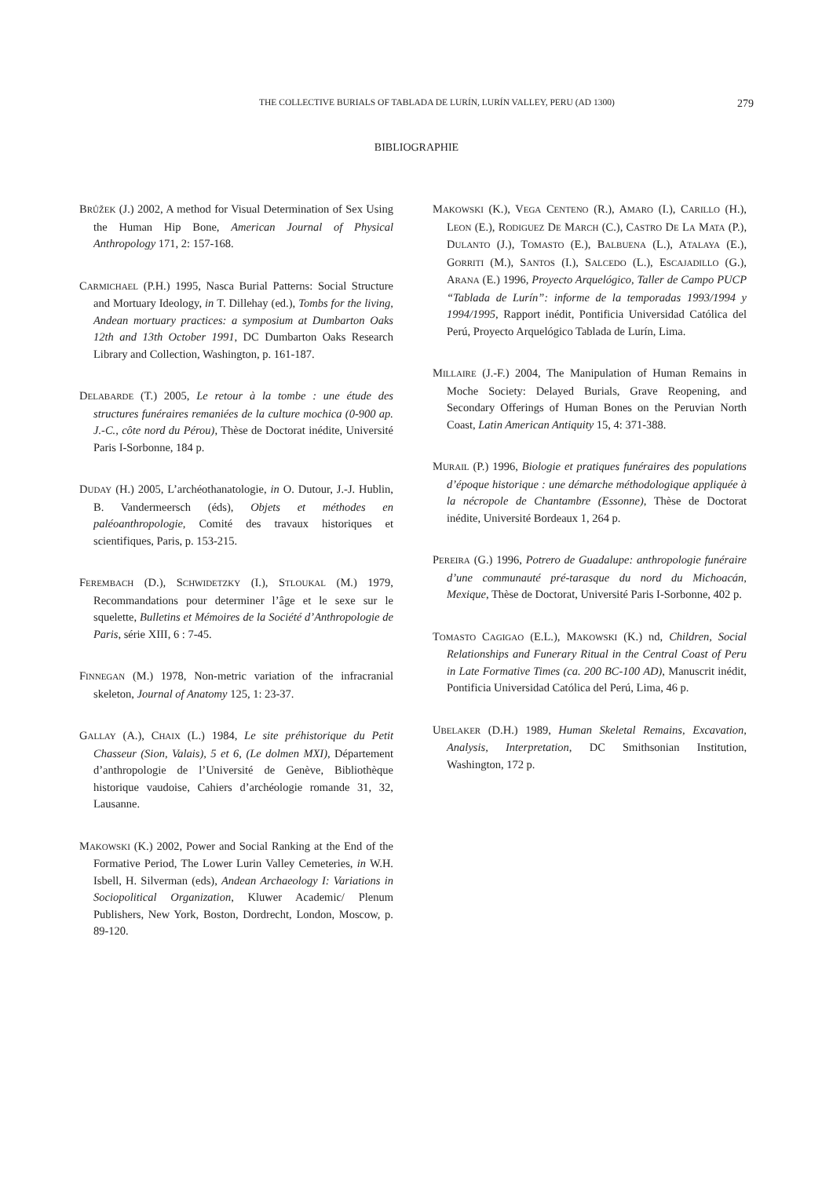THE COLLECTIVE BURIALS OF TABLADA DE LURÍN, LURÍN VALLEY, PERU (AD 1300) 279
BIBLIOGRAPHIE
BRŮŽEK (J.) 2002, A method for Visual Determination of Sex Using the Human Hip Bone, American Journal of Physical Anthropology 171, 2: 157-168.
CARMICHAEL (P.H.) 1995, Nasca Burial Patterns: Social Structure and Mortuary Ideology, in T. Dillehay (ed.), Tombs for the living, Andean mortuary practices: a symposium at Dumbarton Oaks 12th and 13th October 1991, DC Dumbarton Oaks Research Library and Collection, Washington, p. 161-187.
DELABARDE (T.) 2005, Le retour à la tombe : une étude des structures funéraires remaniées de la culture mochica (0-900 ap. J.-C., côte nord du Pérou), Thèse de Doctorat inédite, Université Paris I-Sorbonne, 184 p.
DUDAY (H.) 2005, L’archéothanatologie, in O. Dutour, J.-J. Hublin, B. Vandermeersch (éds), Objets et méthodes en paléoanthropologie, Comité des travaux historiques et scientifiques, Paris, p. 153-215.
FEREMBACH (D.), SCHWIDETZKY (I.), STLOUKAL (M.) 1979, Recommandations pour determiner l’âge et le sexe sur le squelette, Bulletins et Mémoires de la Société d’Anthropologie de Paris, série XIII, 6 : 7-45.
FINNEGAN (M.) 1978, Non-metric variation of the infracranial skeleton, Journal of Anatomy 125, 1: 23-37.
GALLAY (A.), CHAIX (L.) 1984, Le site préhistorique du Petit Chasseur (Sion, Valais), 5 et 6, (Le dolmen MXI), Département d’anthropologie de l’Université de Genève, Bibliothèque historique vaudoise, Cahiers d’archéologie romande 31, 32, Lausanne.
MAKOWSKI (K.) 2002, Power and Social Ranking at the End of the Formative Period, The Lower Lurin Valley Cemeteries, in W.H. Isbell, H. Silverman (eds), Andean Archaeology I: Variations in Sociopolitical Organization, Kluwer Academic/ Plenum Publishers, New York, Boston, Dordrecht, London, Moscow, p. 89-120.
MAKOWSKI (K.), VEGA CENTENO (R.), AMARO (I.), CARILLO (H.), LEON (E.), RODIGUEZ DE MARCH (C.), CASTRO DE LA MATA (P.), DULANTO (J.), TOMASTO (E.), BALBUENA (L.), ATALAYA (E.), GORRITI (M.), SANTOS (I.), SALCEDO (L.), ESCAJADILLO (G.), ARANA (E.) 1996, Proyecto Arquelógico, Taller de Campo PUCP “Tablada de Lurín”: informe de la temporadas 1993/1994 y 1994/1995, Rapport inédit, Pontificia Universidad Católica del Perú, Proyecto Arquelógico Tablada de Lurín, Lima.
MILLAIRE (J.-F.) 2004, The Manipulation of Human Remains in Moche Society: Delayed Burials, Grave Reopening, and Secondary Offerings of Human Bones on the Peruvian North Coast, Latin American Antiquity 15, 4: 371-388.
MURAIL (P.) 1996, Biologie et pratiques funéraires des populations d’époque historique : une démarche méthodologique appliquée à la nécropole de Chantambre (Essonne), Thèse de Doctorat inédite, Université Bordeaux 1, 264 p.
PEREIRA (G.) 1996, Potrero de Guadalupe: anthropologie funéraire d’une communauté pré-tarasque du nord du Michoacán, Mexique, Thèse de Doctorat, Université Paris I-Sorbonne, 402 p.
TOMASTO CAGIGAO (E.L.), MAKOWSKI (K.) nd, Children, Social Relationships and Funerary Ritual in the Central Coast of Peru in Late Formative Times (ca. 200 BC-100 AD), Manuscrit inédit, Pontificia Universidad Católica del Perú, Lima, 46 p.
UBELAKER (D.H.) 1989, Human Skeletal Remains, Excavation, Analysis, Interpretation, DC Smithsonian Institution, Washington, 172 p.